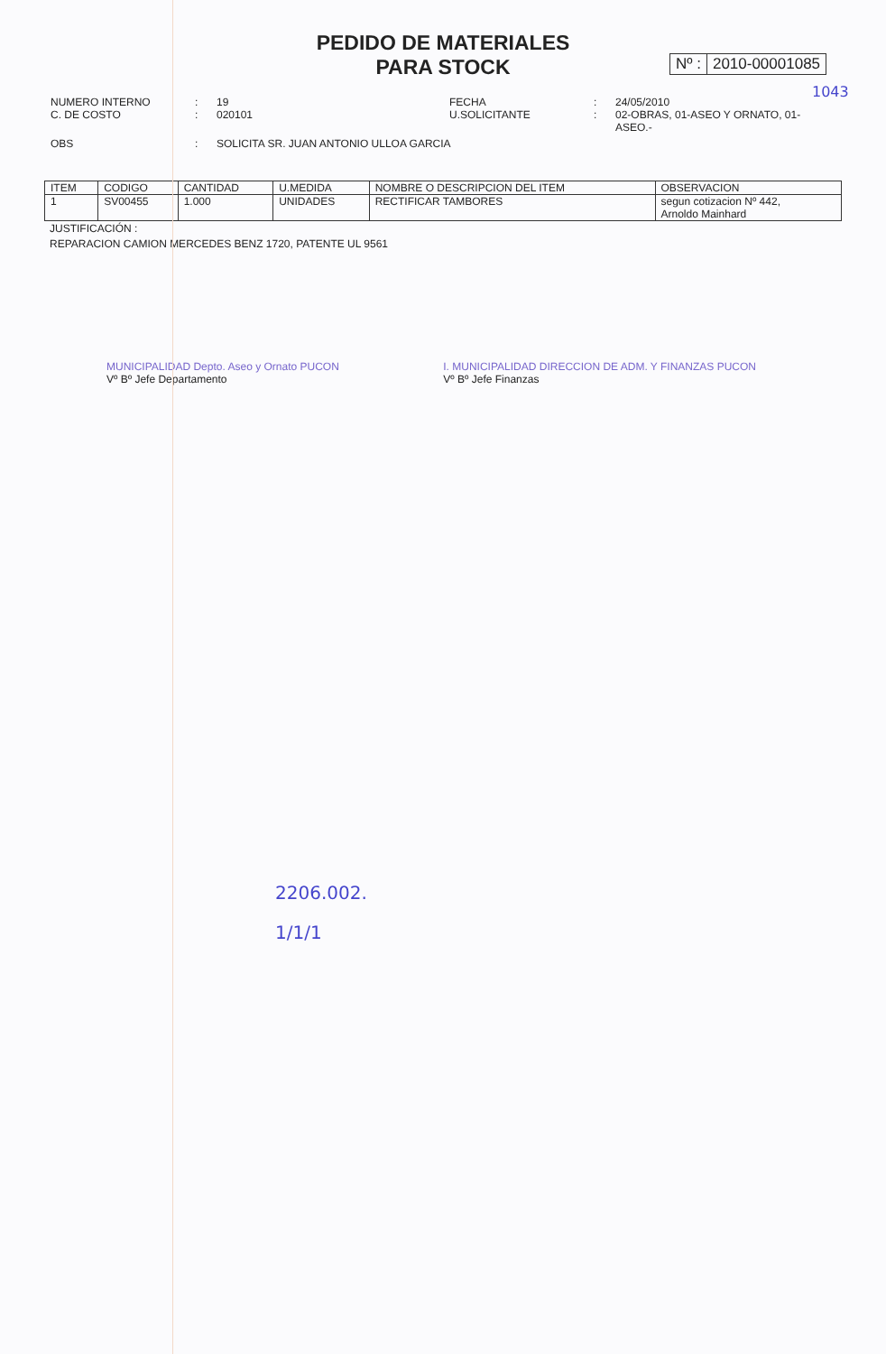PEDIDO DE MATERIALES
PARA STOCK
Nº : 2010-00001085
1043
NUMERO INTERNO
:
19
FECHA
:
24/05/2010
C. DE COSTO
:
020101
U.SOLICITANTE
:
02-OBRAS, 01-ASEO Y ORNATO, 01-ASEO.-
OBS
:
SOLICITA SR. JUAN ANTONIO ULLOA GARCIA
| ITEM | CODIGO | CANTIDAD | U.MEDIDA | NOMBRE O DESCRIPCION DEL ITEM | OBSERVACION |
| --- | --- | --- | --- | --- | --- |
| 1 | SV00455 | 1.000 | UNIDADES | RECTIFICAR TAMBORES | segun cotizacion Nº 442, Arnoldo Mainhard |
JUSTIFICACIÓN :
REPARACION CAMION MERCEDES BENZ 1720, PATENTE UL 9561
MUNICIPALIDAD Depto. Aseo y Ornato PUCON
Vº Bº Jefe Departamento
I. MUNICIPALIDAD DIRECCION DE ADM. Y FINANZAS PUCON
Vº Bº Jefe Finanzas
2206.002.
1/1/1